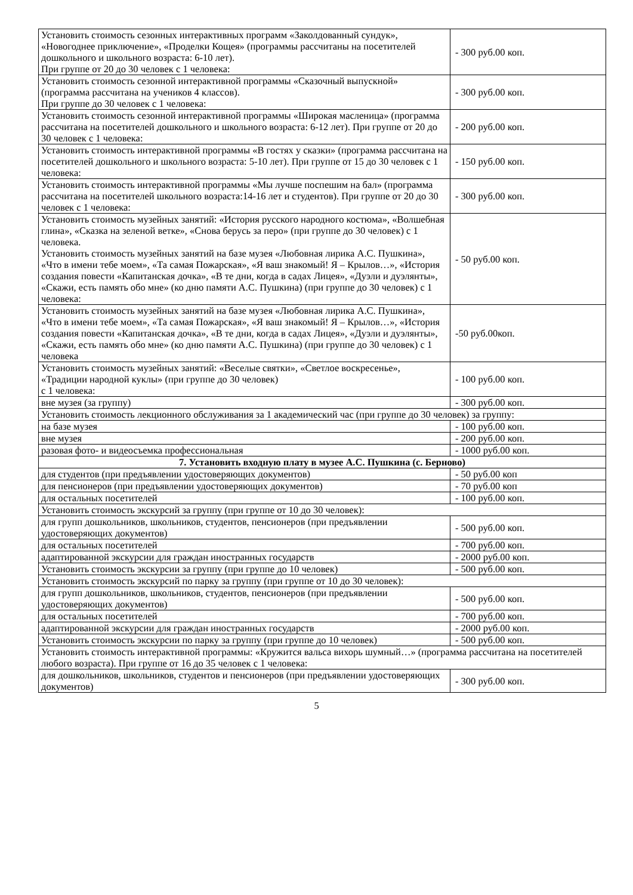| Установить стоимость сезонных интерактивных программ «Заколдованный сундук», «Новогоднее приключение», «Проделки Кощея» (программы рассчитаны на посетителей дошкольного и школьного возраста: 6-10 лет). При группе от 20 до 30 человек с 1 человека: | - 300 руб.00 коп. |
| Установить стоимость сезонной интерактивной программы «Сказочный выпускной» (программа рассчитана на учеников 4 классов). При группе до 30 человек с 1 человека: | - 300 руб.00 коп. |
| Установить стоимость сезонной интерактивной программы «Широкая масленица» (программа рассчитана на посетителей дошкольного и школьного возраста: 6-12 лет). При группе от 20 до 30 человек с 1 человека: | - 200 руб.00 коп. |
| Установить стоимость интерактивной программы «В гостях у сказки» (программа рассчитана на посетителей дошкольного и школьного возраста: 5-10 лет). При группе от 15 до 30 человек с 1 человека: | - 150 руб.00 коп. |
| Установить стоимость интерактивной программы «Мы лучше поспешим на бал» (программа рассчитана на посетителей школьного возраста:14-16 лет и студентов). При группе от 20 до 30 человек с 1 человека: | - 300 руб.00 коп. |
| Установить стоимость музейных занятий: «История русского народного костюма», «Волшебная глина», «Сказка на зеленой ветке», «Снова берусь за перо» (при группе до 30 человек) с 1 человека. Установить стоимость музейных занятий на базе музея «Любовная лирика А.С. Пушкина», «Что в имени тебе моем», «Та самая Пожарская», «Я ваш знакомый! Я – Крылов…», «История создания повести «Капитанская дочка», «В те дни, когда в садах Лицея», «Дуэли и дуэлянты», «Скажи, есть память обо мне» (ко дню памяти А.С. Пушкина) (при группе до 30 человек) с 1 человека: | - 50 руб.00 коп. |
| Установить стоимость музейных занятий на базе музея «Любовная лирика А.С. Пушкина», «Что в имени тебе моем», «Та самая Пожарская», «Я ваш знакомый! Я – Крылов…», «История создания повести «Капитанская дочка», «В те дни, когда в садах Лицея», «Дуэли и дуэлянты», «Скажи, есть память обо мне» (ко дню памяти А.С. Пушкина) (при группе до 30 человек) с 1 человека | -50 руб.00коп. |
| Установить стоимость музейных занятий: «Веселые святки», «Светлое воскресенье», «Традиции народной куклы» (при группе до 30 человек) с 1 человека: | - 100 руб.00 коп. |
| вне музея (за группу) | - 300 руб.00 коп. |
| Установить стоимость лекционного обслуживания за 1 академический час (при группе до 30 человек) за группу: | |
| на базе музея | - 100 руб.00 коп. |
| вне музея | - 200 руб.00 коп. |
| разовая фото- и видеосъемка профессиональная | - 1000 руб.00 коп. |
| 7. Установить входную плату в музее А.С. Пушкина (с. Берново) | |
| для студентов (при предъявлении удостоверяющих документов) | - 50 руб.00 коп |
| для пенсионеров (при предъявлении удостоверяющих документов) | - 70 руб.00 коп |
| для остальных посетителей | - 100 руб.00 коп. |
| Установить стоимость экскурсий за группу (при группе от 10 до 30 человек): | |
| для групп дошкольников, школьников, студентов, пенсионеров (при предъявлении удостоверяющих документов) | - 500 руб.00 коп. |
| для остальных посетителей | - 700 руб.00 коп. |
| адаптированной экскурсии для граждан иностранных государств | - 2000 руб.00 коп. |
| Установить стоимость экскурсии за группу (при группе до 10 человек) | - 500 руб.00 коп. |
| Установить стоимость экскурсий по парку за группу (при группе от 10 до 30 человек): | |
| для групп дошкольников, школьников, студентов, пенсионеров (при предъявлении удостоверяющих документов) | - 500 руб.00 коп. |
| для остальных посетителей | - 700 руб.00 коп. |
| адаптированной экскурсии для граждан иностранных государств | - 2000 руб.00 коп. |
| Установить стоимость экскурсии по парку за группу (при группе до 10 человек) | - 500 руб.00 коп. |
| Установить стоимость интерактивной программы: «Кружится вальса вихорь шумный…» (программа рассчитана на посетителей любого возраста). При группе от 16 до 35 человек с 1 человека: | |
| для дошкольников, школьников, студентов и пенсионеров (при предъявлении удостоверяющих документов) | - 300 руб.00 коп. |
5